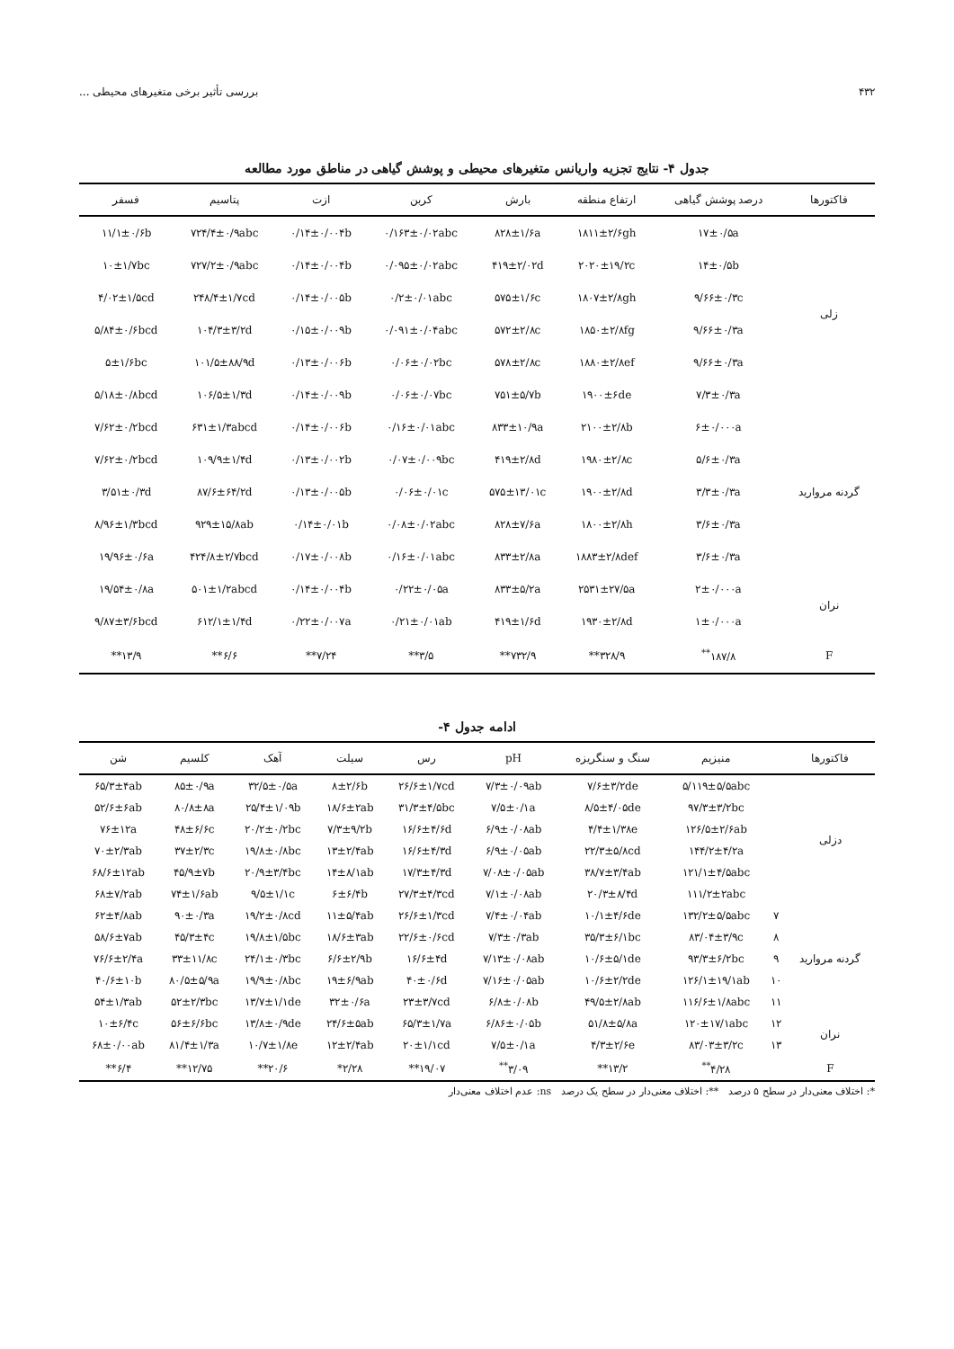۴۳۲ بررسی تأثیر برخی متغیرهای محیطی ...
جدول ۴- نتایج تجزیه واریانس متغیرهای محیطی و پوشش گیاهی در مناطق مورد مطالعه
| فاکتورها | درصد پوشش گیاهی | ارتفاع منطقه | بارش | کربن | ازت | پتاسیم | فسفر |
| --- | --- | --- | --- | --- | --- | --- | --- |
| زلی | ۱۷±۰/۵a | ۱۸۱۱±۲/۶gh | ۸۲۸±۱/۶a | ۰/۱۶۳±۰/۰۲abc | ۰/۱۴±۰/۰۰۴b | ۷۲۴/۴±۰/۹abc | ۱۱/۱±۰/۶b |
| | ۱۴±۰/۵b | ۲۰۲۰±۱۹/۲c | ۴۱۹±۲/۰۲d | ۰/۰۹۵±۰/۰۲abc | ۰/۱۴±۰/۰۰۴b | ۷۲۷/۲±۰/۹abc | ۱۰±۱/۷bc |
| | ۹/۶۶±۰/۳c | ۱۸۰۷±۲/۸gh | ۵۷۵±۱/۶c | ۰/۲±۰/۰۱abc | ۰/۱۴±۰/۰۰۵b | ۲۴۸/۴±۱/۷cd | ۴/۰۲±۱/۵cd |
| | ۹/۶۶±۰/۳a | ۱۸۵۰±۲/۸fg | ۵۷۲±۲/۸c | ۰/۰۹۱±۰/۰۴abc | ۰/۱۵±۰/۰۰۹b | ۱۰۴/۳±۳/۲d | ۵/۸۴±۰/۶bcd |
| | ۹/۶۶±۰/۳a | ۱۸۸۰±۲/۸ef | ۵۷۸±۲/۸c | ۰/۰۶±۰/۰۲bc | ۰/۱۳±۰/۰۰۶b | ۱۰۱/۵±۸۸/۹d | ۵±۱/۶bc |
| | ۷/۳±۰/۳a | ۱۹۰۰±۶de | ۷۵۱±۵/۷b | ۰/۰۶±۰/۰۷bc | ۰/۱۴±۰/۰۰۹b | ۱۰۶/۵±۱/۳d | ۵/۱۸±۰/۸bcd |
| گردنه مروارید | ۶±۰/۰۰۰a | ۲۱۰۰±۲/۸b | ۸۳۳±۱۰/۹a | ۰/۱۶±۰/۰۱abc | ۰/۱۴±۰/۰۰۶b | ۶۳۱±۱/۳abcd | ۷/۶۲±۰/۲bcd |
| | ۵/۶±۰/۳a | ۱۹۸۰±۲/۸c | ۴۱۹±۲/۸d | ۰/۰۷±۰/۰۰۹bc | ۰/۱۳±۰/۰۰۲b | ۱۰۹/۹±۱/۴d | ۷/۶۲±۰/۲bcd |
| | ۳/۳±۰/۳a | ۱۹۰۰±۲/۸d | ۵۷۵±۱۳/۰۱c | ۰/۰۶±۰/۰۱c | ۰/۱۳±۰/۰۰۵b | ۸۷/۶±۶۴/۲d | ۳/۵۱±۰/۳d |
| | ۳/۶±۰/۳a | ۱۸۰۰±۲/۸h | ۸۲۸±۷/۶a | ۰/۰۸±۰/۰۲abc | ۰/۱۴±۰/۰۱b | ۹۲۹±۱۵/۸ab | ۸/۹۶±۱/۳bcd |
| | ۳/۶±۰/۳a | ۱۸۸۳±۲/۸def | ۸۳۳±۲/۸a | ۰/۱۶±۰/۰۱abc | ۰/۱۷±۰/۰۰۸b | ۴۲۴/۸±۲/۷bcd | ۱۹/۹۶±۰/۶a |
| نران | ۲±۰/۰۰۰a | ۲۵۳۱±۲۷/۵a | ۸۳۳±۵/۲a | ۰/۲۲±۰/۰۵a | ۰/۱۴±۰/۰۰۴b | ۵۰۱±۱/۲abcd | ۱۹/۵۴±۰/۸a |
| | ۱±۰/۰۰۰a | ۱۹۳۰±۲/۸d | ۴۱۹±۱/۶d | ۰/۲۱±۰/۰۱ab | ۰/۲۲±۰/۰۰۷a | ۶۱۲/۱±۱/۴d | ۹/۸۷±۳/۶bcd |
| F | ۱۸۷/۸<sup>**</sup> | ۳۲۸/۹** | ۷۳۲/۹** | ۳/۵** | ۷/۲۴** | ۶/۶** | ۱۳/۹** |
ادامه جدول ۴-
| فاکتورها | | منیزیم | سنگ و سنگریزه | pH | رس | سیلت | آهک | کلسیم | شن |
| --- | --- | --- | --- | --- | --- | --- | --- | --- | --- |
| دزلی | | ۵/۱۱۹±۵/۵abc | ۷/۶±۳/۲de | ۷/۳±۰/۰۹ab | ۲۶/۶±۱/۷cd | ۸±۲/۶b | ۳۲/۵±۰/۵a | ۸۵±۰/۹a | ۶۵/۳±۴ab |
| | | ۹۷/۳±۳/۲bc | ۸/۵±۴/۰۵de | ۷/۵±۰/۱a | ۳۱/۳±۴/۵bc | ۱۸/۶±۲ab | ۲۵/۴±۱/۰۹b | ۸۰/۸±۸a | ۵۲/۶±۶ab |
| | | ۱۲۶/۵±۲/۶ab | ۴/۴±۱/۳۸e | ۶/۹±۰/۰۸ab | ۱۶/۶±۴/۶d | ۷/۳±۹/۲b | ۲۰/۲±۰/۲bc | ۴۸±۶/۶c | ۷۶±۱۲a |
| | | ۱۴۴/۲±۴/۲a | ۲۲/۳±۵/۸cd | ۶/۹±۰/۰۵ab | ۱۶/۶±۴/۳d | ۱۳±۲/۴ab | ۱۹/۸±۰/۸bc | ۳۷±۲/۳c | ۷۰±۲/۳ab |
| | | ۱۲۱/۱±۴/۵abc | ۳۸/۷±۳/۴ab | ۷/۰۸±۰/۰۵ab | ۱۷/۳±۴/۳d | ۱۴±۸/۱ab | ۲۰/۹±۳/۴bc | ۴۵/۹±۷b | ۶۸/۶±۱۲ab |
| | | ۱۱۱/۲±۲abc | ۲۰/۳±۸/۴d | ۷/۱±۰/۰۸ab | ۲۷/۳±۴/۳cd | ۶±۶/۴b | ۹/۵±۱/۱c | ۷۴±۱/۶ab | ۶۸±۷/۲ab |
| گردنه مروارید | ۷ | ۱۳۲/۲±۵/۵abc | ۱۰/۱±۴/۶de | ۷/۴±۰/۰۴ab | ۲۶/۶±۱/۳cd | ۱۱±۵/۴ab | ۱۹/۲±۰/۸cd | ۹۰±۰/۳a | ۶۲±۴/۸ab |
| | ۸ | ۸۳/۰۴±۳/۹c | ۳۵/۳±۶/۱bc | ۷/۳±۰/۳ab | ۲۲/۶±۰/۶cd | ۱۸/۶±۳ab | ۱۹/۸±۱/۵bc | ۴۵/۳±۴c | ۵۸/۶±۷ab |
| | ۹ | ۹۳/۳±۶/۲bc | ۱۰/۶±۵/۱de | ۷/۱۳±۰/۰۸ab | ۱۶/۶±۴d | ۶/۶±۲/۹b | ۲۴/۱±۰/۳bc | ۳۳±۱۱/۸c | ۷۶/۶±۲/۴a |
| | ۱۰ | ۱۲۶/۱±۱۹/۱ab | ۱۰/۶±۲/۲de | ۷/۱۶±۰/۰۵ab | ۴۰±۰/۶d | ۱۹±۶/۹ab | ۱۹/۹±۰/۸bc | ۸۰/۵±۵/۹a | ۴۰/۶±۱۰b |
| | ۱۱ | ۱۱۶/۶±۱/۸abc | ۴۹/۵±۲/۸ab | ۶/۸±۰/۰۸b | ۲۳±۳/۷cd | ۳۲±۰/۶a | ۱۳/۷±۱/۱de | ۵۲±۲/۳bc | ۵۴±۱/۳ab |
| نران | ۱۲ | ۱۲۰±۱۷/۱abc | ۵۱/۸±۵/۸a | ۶/۸۶±۰/۰۵b | ۶۵/۳±۱/۷a | ۲۴/۶±۵ab | ۱۳/۸±۰/۹de | ۵۶±۶/۶bc | ۱۰±۶/۴c |
| | ۱۳ | ۸۳/۰۳±۳/۲c | ۴/۳±۲/۶e | ۷/۵±۰/۱a | ۲۰±۱/۱cd | ۱۲±۲/۴ab | ۱۰/۷±۱/۸e | ۸۱/۴±۱/۳a | ۶۸±۰/۰۰ab |
| F | | ۴/۲۸<sup>**</sup> | ۱۳/۲** | ۳/۰۹<sup>**</sup> | ۱۹/۰۷** | ۲/۲۸* | ۲۰/۶** | ۱۲/۷۵** | ۶/۴** |
*: اختلاف معنی‌دار در سطح ۵ درصد **: اختلاف معنی‌دار در سطح یک درصد ns: عدم اختلاف معنی‌دار